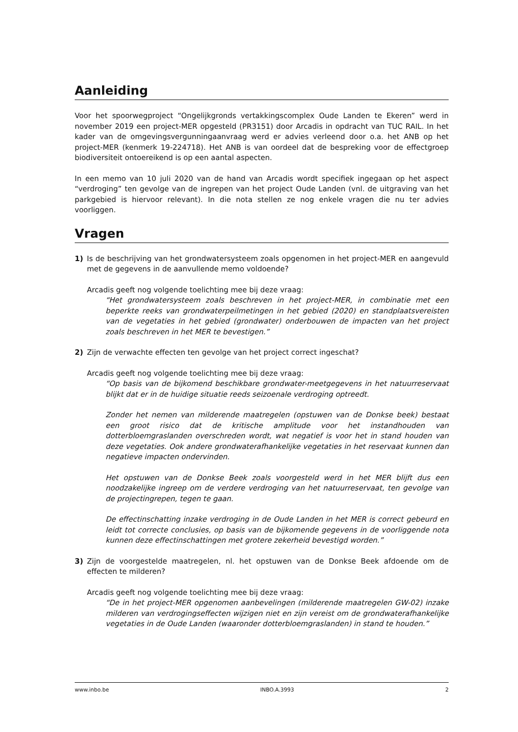Aanleiding
Voor het spoorwegproject “Ongelijkgronds vertakkingscomplex Oude Landen te Ekeren” werd in november 2019 een project-MER opgesteld (PR3151) door Arcadis in opdracht van TUC RAIL. In het kader van de omgevingsvergunningaanvraag werd er advies verleend door o.a. het ANB op het project-MER (kenmerk 19-224718). Het ANB is van oordeel dat de bespreking voor de effectgroep biodiversiteit ontoereikend is op een aantal aspecten.
In een memo van 10 juli 2020 van de hand van Arcadis wordt specifiek ingegaan op het aspect “verdroging” ten gevolge van de ingrepen van het project Oude Landen (vnl. de uitgraving van het parkgebied is hiervoor relevant). In die nota stellen ze nog enkele vragen die nu ter advies voorliggen.
Vragen
1) Is de beschrijving van het grondwatersysteem zoals opgenomen in het project-MER en aangevuld met de gegevens in de aanvullende memo voldoende?
Arcadis geeft nog volgende toelichting mee bij deze vraag:
“Het grondwatersysteem zoals beschreven in het project-MER, in combinatie met een beperkte reeks van grondwaterpeilmetingen in het gebied (2020) en standplaatsvereisten van de vegetaties in het gebied (grondwater) onderbouwen de impacten van het project zoals beschreven in het MER te bevestigen.”
2) Zijn de verwachte effecten ten gevolge van het project correct ingeschat?
Arcadis geeft nog volgende toelichting mee bij deze vraag:
“Op basis van de bijkomend beschikbare grondwater-meetgegevens in het natuurreservaat blijkt dat er in de huidige situatie reeds seizoenale verdroging optreedt.
Zonder het nemen van milderende maatregelen (opstuwen van de Donkse beek) bestaat een groot risico dat de kritische amplitude voor het instandhouden van dotterbloemgraslanden overschreden wordt, wat negatief is voor het in stand houden van deze vegetaties. Ook andere grondwaterafhankelijke vegetaties in het reservaat kunnen dan negatieve impacten ondervinden.
Het opstuwen van de Donkse Beek zoals voorgesteld werd in het MER blijft dus een noodzakelijke ingreep om de verdere verdroging van het natuurreservaat, ten gevolge van de projectingrepen, tegen te gaan.
De effectinschatting inzake verdroging in de Oude Landen in het MER is correct gebeurd en leidt tot correcte conclusies, op basis van de bijkomende gegevens in de voorliggende nota kunnen deze effectinschattingen met grotere zekerheid bevestigd worden.”
3) Zijn de voorgestelde maatregelen, nl. het opstuwen van de Donkse Beek afdoende om de effecten te milderen?
Arcadis geeft nog volgende toelichting mee bij deze vraag:
“De in het project-MER opgenomen aanbevelingen (milderende maatregelen GW-02) inzake milderen van verdrogingseffecten wijzigen niet en zijn vereist om de grondwaterafhankelijke vegetaties in de Oude Landen (waaronder dotterbloemgraslanden) in stand te houden.”
www.inbo.be INBO.A.3993 2